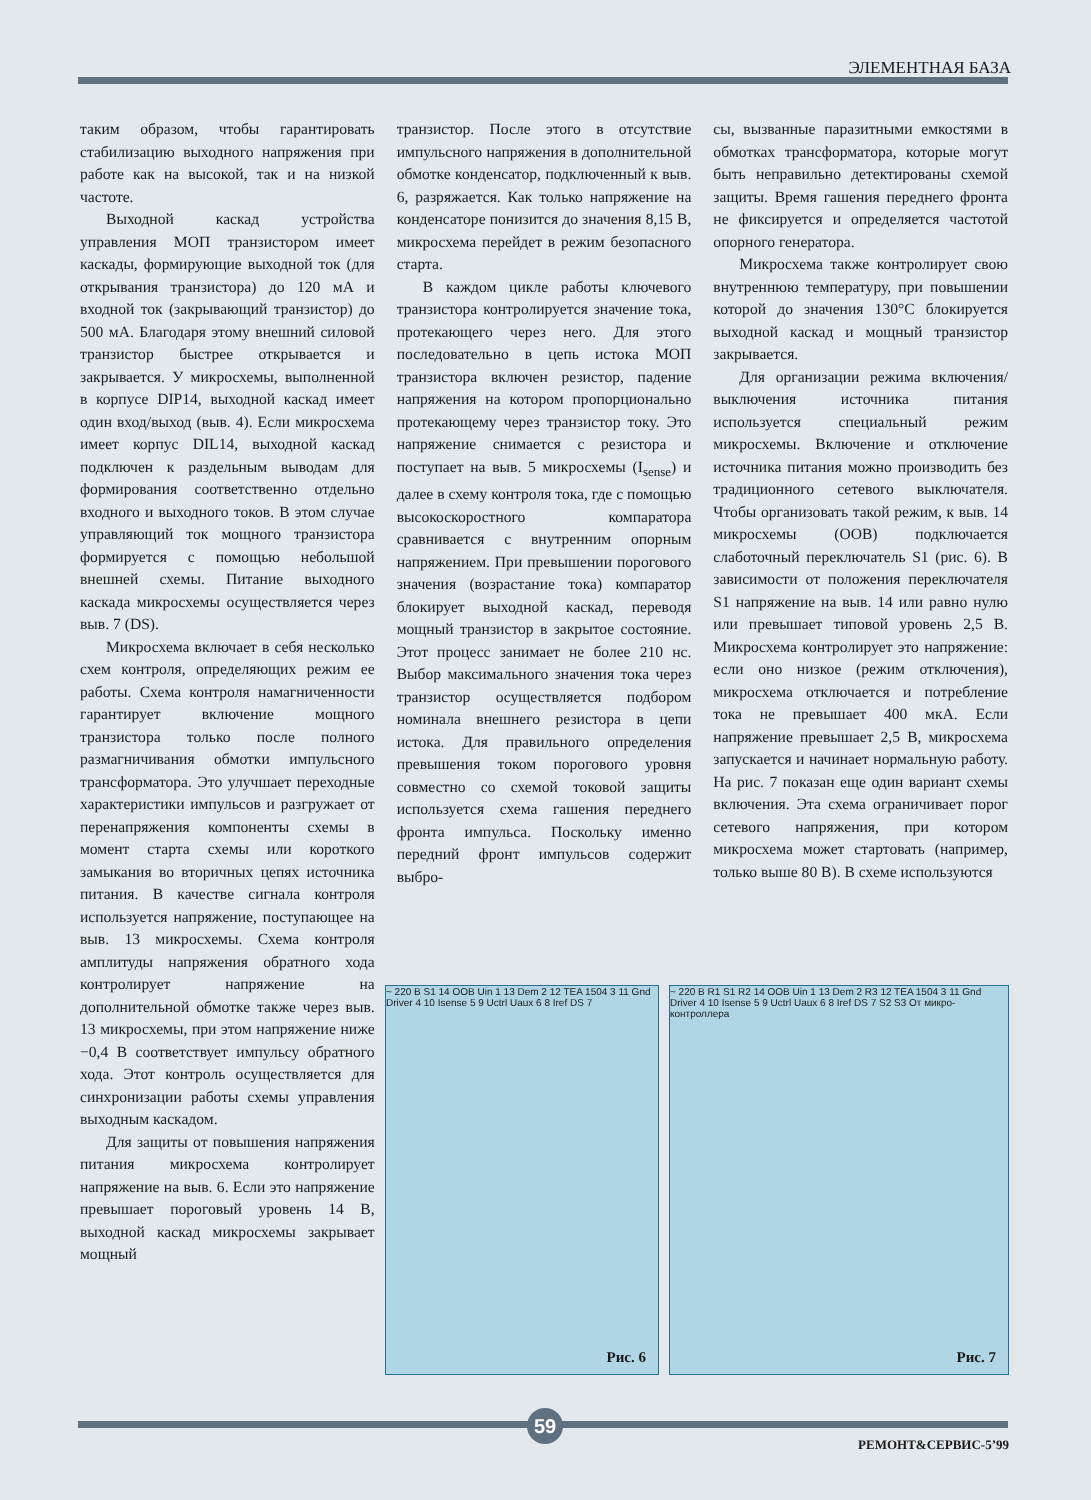ЭЛЕМЕНТНАЯ БАЗА
таким образом, чтобы гарантировать стабилизацию выходного напряжения при работе как на высокой, так и на низкой частоте.
Выходной каскад устройства управления МОП транзистором имеет каскады, формирующие выходной ток (для открывания транзистора) до 120 мА и входной ток (закрывающий транзистор) до 500 мА. Благодаря этому внешний силовой транзистор быстрее открывается и закрывается. У микросхемы, выполненной в корпусе DIP14, выходной каскад имеет один вход/выход (выв. 4). Если микросхема имеет корпус DIL14, выходной каскад подключен к раздельным выводам для формирования соответственно отдельно входного и выходного токов. В этом случае управляющий ток мощного транзистора формируется с помощью небольшой внешней схемы. Питание выходного каскада микросхемы осуществляется через выв. 7 (DS).
Микросхема включает в себя несколько схем контроля, определяющих режим ее работы. Схема контроля намагниченности гарантирует включение мощного транзистора только после полного размагничивания обмотки импульсного трансформатора. Это улучшает переходные характеристики импульсов и разгружает от перенапряжения компоненты схемы в момент старта схемы или короткого замыкания во вторичных цепях источника питания. В качестве сигнала контроля используется напряжение, поступающее на выв. 13 микросхемы. Схема контроля амплитуды напряжения обратного хода контролирует напряжение на дополнительной обмотке также через выв. 13 микросхемы, при этом напряжение ниже −0,4 В соответствует импульсу обратного хода. Этот контроль осуществляется для синхронизации работы схемы управления выходным каскадом.
Для защиты от повышения напряжения питания микросхема контролирует напряжение на выв. 6. Если это напряжение превышает пороговый уровень 14 В, выходной каскад микросхемы закрывает мощный
транзистор. После этого в отсутствие импульсного напряжения в дополнительной обмотке конденсатор, подключенный к выв. 6, разряжается. Как только напряжение на конденсаторе понизится до значения 8,15 В, микросхема перейдет в режим безопасного старта.
В каждом цикле работы ключевого транзистора контролируется значение тока, протекающего через него. Для этого последовательно в цепь истока МОП транзистора включен резистор, падение напряжения на котором пропорционально протекающему через транзистор току. Это напряжение снимается с резистора и поступает на выв. 5 микросхемы (I<sub>sense</sub>) и далее в схему контроля тока, где с помощью высокоскоростного компаратора сравнивается с внутренним опорным напряжением. При превышении порогового значения (возрастание тока) компаратор блокирует выходной каскад, переводя мощный транзистор в закрытое состояние. Этот процесс занимает не более 210 нс. Выбор максимального значения тока через транзистор осуществляется подбором номинала внешнего резистора в цепи истока. Для правильного определения превышения током порогового уровня совместно со схемой токовой защиты используется схема гашения переднего фронта импульса. Поскольку именно передний фронт импульсов содержит выбро-
сы, вызванные паразитными емкостями в обмотках трансформатора, которые могут быть неправильно детектированы схемой защиты. Время гашения переднего фронта не фиксируется и определяется частотой опорного генератора.
Микросхема также контролирует свою внутреннюю температуру, при повышении которой до значения 130°C блокируется выходной каскад и мощный транзистор закрывается.
Для организации режима включения/выключения источника питания используется специальный режим микросхемы. Включение и отключение источника питания можно производить без традиционного сетевого выключателя. Чтобы организовать такой режим, к выв. 14 микросхемы (OOB) подключается слаботочный переключатель S1 (рис. 6). В зависимости от положения переключателя S1 напряжение на выв. 14 или равно нулю или превышает типовой уровень 2,5 В. Микросхема контролирует это напряжение: если оно низкое (режим отключения), микросхема отключается и потребление тока не превышает 400 мкА. Если напряжение превышает 2,5 В, микросхема запускается и начинает нормальную работу. На рис. 7 показан еще один вариант схемы включения. Эта схема ограничивает порог сетевого напряжения, при котором микросхема может стартовать (например, только выше 80 В). В схеме используются
~ 220 B S1 14 OOB Uin 1 13 Dem 2 12 TEA 1504 3 11 Gnd Driver 4 10 Isense 5 9 Uctrl Uaux 6 8 Iref DS 7
Рис. 6
~ 220 B R1 S1 R2 14 OOB Uin 1 13 Dem 2 R3 12 TEA 1504 3 11 Gnd Driver 4 10 Isense 5 9 Uctrl Uaux 6 8 Iref DS 7 S2 S3 От микро-контроллера
Рис. 7
59
РЕМОНТ&СЕРВИС-5’99